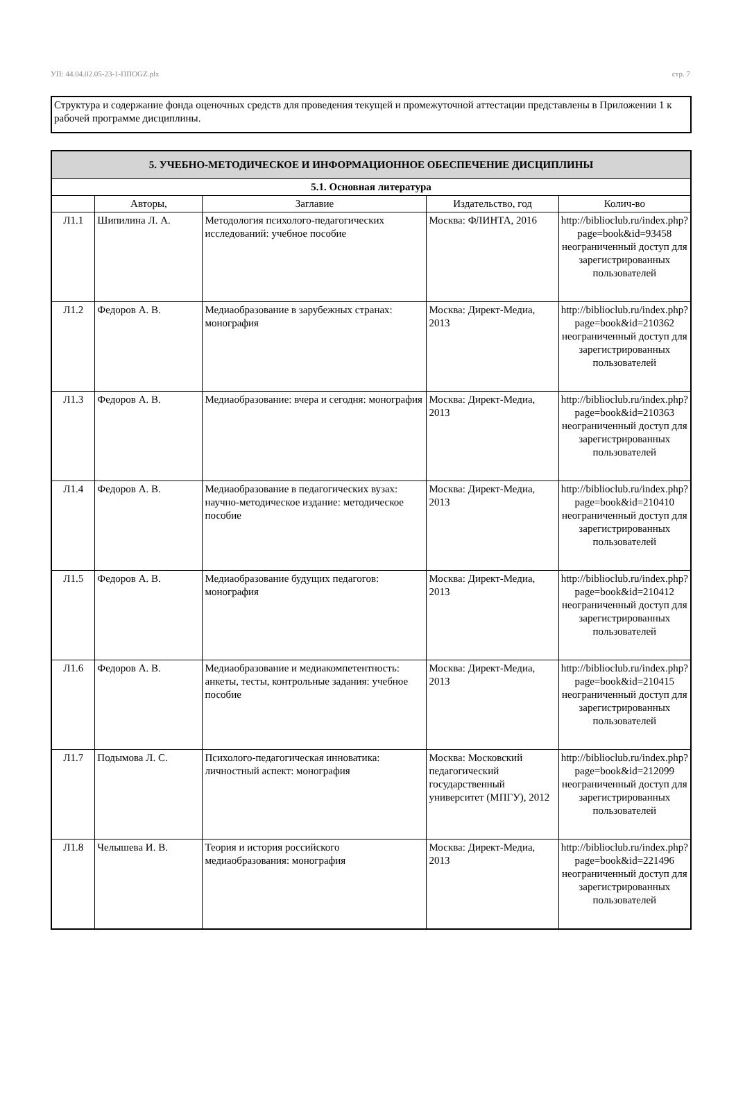УП: 44.04.02.05-23-1-ППОGZ.plx стр. 7
Структура и содержание фонда оценочных средств для проведения текущей и промежуточной аттестации представлены в Приложении 1 к рабочей программе дисциплины.
| 5. УЧЕБНО-МЕТОДИЧЕСКОЕ И ИНФОРМАЦИОННОЕ ОБЕСПЕЧЕНИЕ ДИСЦИПЛИНЫ | | | | |
| 5.1. Основная литература | | | | |
| | Авторы, | Заглавие | Издательство, год | Колич-во |
| Л1.1 | Шипилина Л. А. | Методология психолого-педагогических исследований: учебное пособие | Москва: ФЛИНТА, 2016 | http://biblioclub.ru/index.php? page=book&id=93458 неограниченный доступ для зарегистрированных пользователей |
| Л1.2 | Федоров А. В. | Медиаобразование в зарубежных странах: монография | Москва: Директ-Медиа, 2013 | http://biblioclub.ru/index.php? page=book&id=210362 неограниченный доступ для зарегистрированных пользователей |
| Л1.3 | Федоров А. В. | Медиаобразование: вчера и сегодня: монография | Москва: Директ-Медиа, 2013 | http://biblioclub.ru/index.php? page=book&id=210363 неограниченный доступ для зарегистрированных пользователей |
| Л1.4 | Федоров А. В. | Медиаобразование в педагогических вузах: научно-методическое издание: методическое пособие | Москва: Директ-Медиа, 2013 | http://biblioclub.ru/index.php? page=book&id=210410 неограниченный доступ для зарегистрированных пользователей |
| Л1.5 | Федоров А. В. | Медиаобразование будущих педагогов: монография | Москва: Директ-Медиа, 2013 | http://biblioclub.ru/index.php? page=book&id=210412 неограниченный доступ для зарегистрированных пользователей |
| Л1.6 | Федоров А. В. | Медиаобразование и медиакомпетентность: анкеты, тесты, контрольные задания: учебное пособие | Москва: Директ-Медиа, 2013 | http://biblioclub.ru/index.php? page=book&id=210415 неограниченный доступ для зарегистрированных пользователей |
| Л1.7 | Подымова Л. С. | Психолого-педагогическая инноватика: личностный аспект: монография | Москва: Московский педагогический государственный университет (МПГУ), 2012 | http://biblioclub.ru/index.php? page=book&id=212099 неограниченный доступ для зарегистрированных пользователей |
| Л1.8 | Челышева И. В. | Теория и история российского медиаобразования: монография | Москва: Директ-Медиа, 2013 | http://biblioclub.ru/index.php? page=book&id=221496 неограниченный доступ для зарегистрированных пользователей |